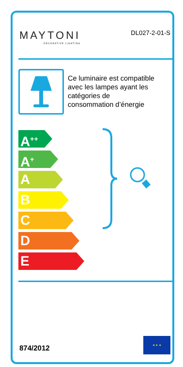MAYTONI
DECORATIVE LIGHTING
DL027-2-01-S
Ce luminaire est compatible
avec les lampes ayant les
catégories de
consommation d’énergie
A<sup>++</sup>
A<sup>+</sup>
A
B
C
D
E
874/2012
★ ★ ★